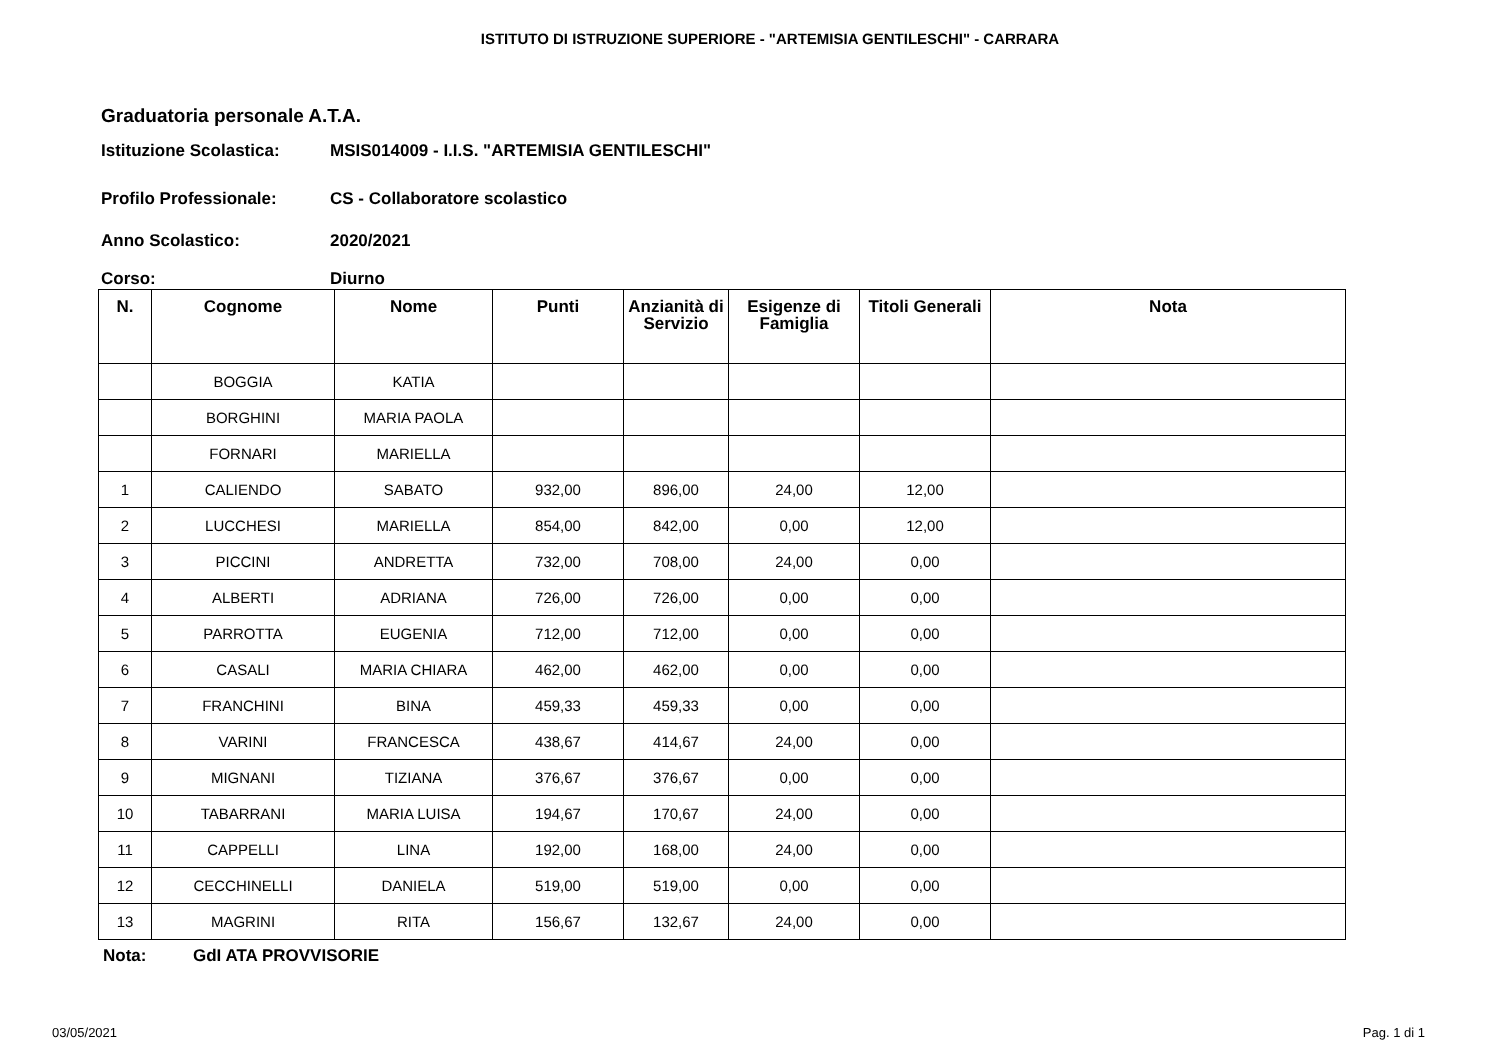ISTITUTO DI ISTRUZIONE SUPERIORE - "ARTEMISIA GENTILESCHI" - CARRARA
Graduatoria personale A.T.A.
Istituzione Scolastica: MSIS014009 - I.I.S. "ARTEMISIA GENTILESCHI"
Profilo Professionale: CS - Collaboratore scolastico
Anno Scolastico: 2020/2021
Corso: Diurno
| N. | Cognome | Nome | Punti | Anzianità di Servizio | Esigenze di Famiglia | Titoli Generali | Nota |
| --- | --- | --- | --- | --- | --- | --- | --- |
| | BOGGIA | KATIA | | | | | |
| | BORGHINI | MARIA PAOLA | | | | | |
| | FORNARI | MARIELLA | | | | | |
| 1 | CALIENDO | SABATO | 932,00 | 896,00 | 24,00 | 12,00 | |
| 2 | LUCCHESI | MARIELLA | 854,00 | 842,00 | 0,00 | 12,00 | |
| 3 | PICCINI | ANDRETTA | 732,00 | 708,00 | 24,00 | 0,00 | |
| 4 | ALBERTI | ADRIANA | 726,00 | 726,00 | 0,00 | 0,00 | |
| 5 | PARROTTA | EUGENIA | 712,00 | 712,00 | 0,00 | 0,00 | |
| 6 | CASALI | MARIA CHIARA | 462,00 | 462,00 | 0,00 | 0,00 | |
| 7 | FRANCHINI | BINA | 459,33 | 459,33 | 0,00 | 0,00 | |
| 8 | VARINI | FRANCESCA | 438,67 | 414,67 | 24,00 | 0,00 | |
| 9 | MIGNANI | TIZIANA | 376,67 | 376,67 | 0,00 | 0,00 | |
| 10 | TABARRANI | MARIA LUISA | 194,67 | 170,67 | 24,00 | 0,00 | |
| 11 | CAPPELLI | LINA | 192,00 | 168,00 | 24,00 | 0,00 | |
| 12 | CECCHINELLI | DANIELA | 519,00 | 519,00 | 0,00 | 0,00 | |
| 13 | MAGRINI | RITA | 156,67 | 132,67 | 24,00 | 0,00 | |
Nota: GdI ATA PROVVISORIE
03/05/2021 Pag. 1 di 1